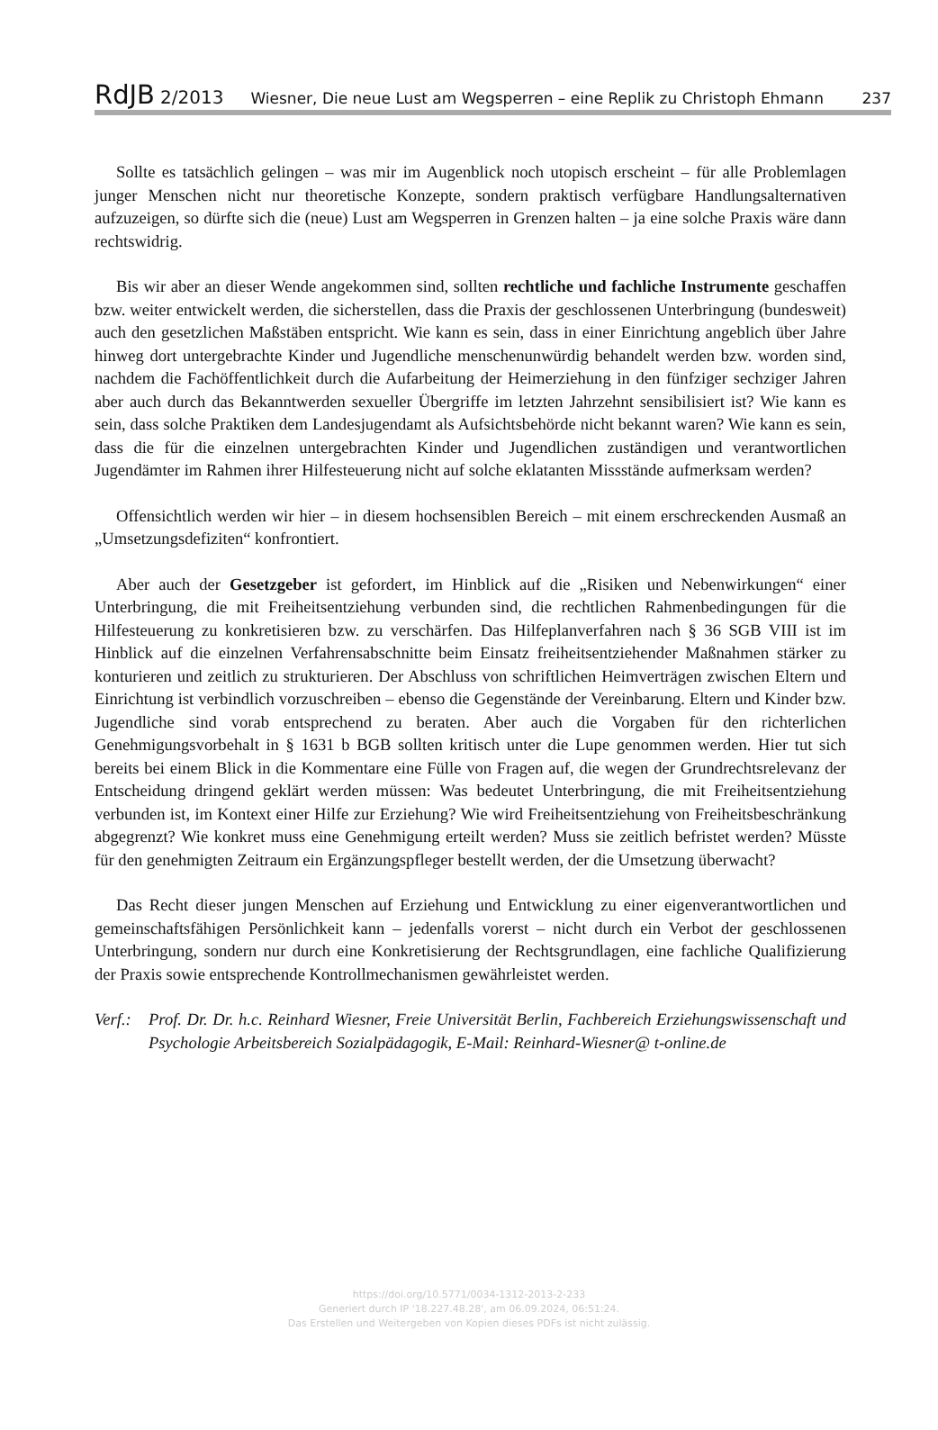RdJB 2/2013 Wiesner, Die neue Lust am Wegsperren – eine Replik zu Christoph Ehmann 237
Sollte es tatsächlich gelingen – was mir im Augenblick noch utopisch erscheint – für alle Problemlagen junger Menschen nicht nur theoretische Konzepte, sondern praktisch verfügbare Handlungsalternativen aufzuzeigen, so dürfte sich die (neue) Lust am Wegsperren in Grenzen halten – ja eine solche Praxis wäre dann rechtswidrig.
Bis wir aber an dieser Wende angekommen sind, sollten rechtliche und fachliche Instrumente geschaffen bzw. weiter entwickelt werden, die sicherstellen, dass die Praxis der geschlossenen Unterbringung (bundesweit) auch den gesetzlichen Maßstäben entspricht. Wie kann es sein, dass in einer Einrichtung angeblich über Jahre hinweg dort untergebrachte Kinder und Jugendliche menschenunwürdig behandelt werden bzw. worden sind, nachdem die Fachöffentlichkeit durch die Aufarbeitung der Heimerziehung in den fünfziger sechziger Jahren aber auch durch das Bekanntwerden sexueller Übergriffe im letzten Jahrzehnt sensibilisiert ist? Wie kann es sein, dass solche Praktiken dem Landesjugendamt als Aufsichtsbehörde nicht bekannt waren? Wie kann es sein, dass die für die einzelnen untergebrachten Kinder und Jugendlichen zuständigen und verantwortlichen Jugendämter im Rahmen ihrer Hilfesteuerung nicht auf solche eklatanten Missstände aufmerksam werden?
Offensichtlich werden wir hier – in diesem hochsensiblen Bereich – mit einem erschreckenden Ausmaß an „Umsetzungsdefiziten“ konfrontiert.
Aber auch der Gesetzgeber ist gefordert, im Hinblick auf die „Risiken und Nebenwirkungen“ einer Unterbringung, die mit Freiheitsentziehung verbunden sind, die rechtlichen Rahmenbedingungen für die Hilfesteuerung zu konkretisieren bzw. zu verschärfen. Das Hilfeplanverfahren nach § 36 SGB VIII ist im Hinblick auf die einzelnen Verfahrensabschnitte beim Einsatz freiheitsentziehender Maßnahmen stärker zu konturieren und zeitlich zu strukturieren. Der Abschluss von schriftlichen Heimverträgen zwischen Eltern und Einrichtung ist verbindlich vorzuschreiben – ebenso die Gegenstände der Vereinbarung. Eltern und Kinder bzw. Jugendliche sind vorab entsprechend zu beraten. Aber auch die Vorgaben für den richterlichen Genehmigungsvorbehalt in § 1631 b BGB sollten kritisch unter die Lupe genommen werden. Hier tut sich bereits bei einem Blick in die Kommentare eine Fülle von Fragen auf, die wegen der Grundrechtsrelevanz der Entscheidung dringend geklärt werden müssen: Was bedeutet Unterbringung, die mit Freiheitsentziehung verbunden ist, im Kontext einer Hilfe zur Erziehung? Wie wird Freiheitsentziehung von Freiheitsbeschränkung abgegrenzt? Wie konkret muss eine Genehmigung erteilt werden? Muss sie zeitlich befristet werden? Müsste für den genehmigten Zeitraum ein Ergänzungspfleger bestellt werden, der die Umsetzung überwacht?
Das Recht dieser jungen Menschen auf Erziehung und Entwicklung zu einer eigenverantwortlichen und gemeinschaftsfähigen Persönlichkeit kann – jedenfalls vorerst – nicht durch ein Verbot der geschlossenen Unterbringung, sondern nur durch eine Konkretisierung der Rechtsgrundlagen, eine fachliche Qualifizierung der Praxis sowie entsprechende Kontrollmechanismen gewährleistet werden.
Verf.:
Prof. Dr. Dr. h.c. Reinhard Wiesner, Freie Universität Berlin, Fachbereich Erziehungswissenschaft und Psychologie Arbeitsbereich Sozialpädagogik, E-Mail: Reinhard-Wiesner@ t-online.de
https://doi.org/10.5771/0034-1312-2013-2-233
Generiert durch IP '18.227.48.28', am 06.09.2024, 06:51:24.
Das Erstellen und Weitergeben von Kopien dieses PDFs ist nicht zulässig.